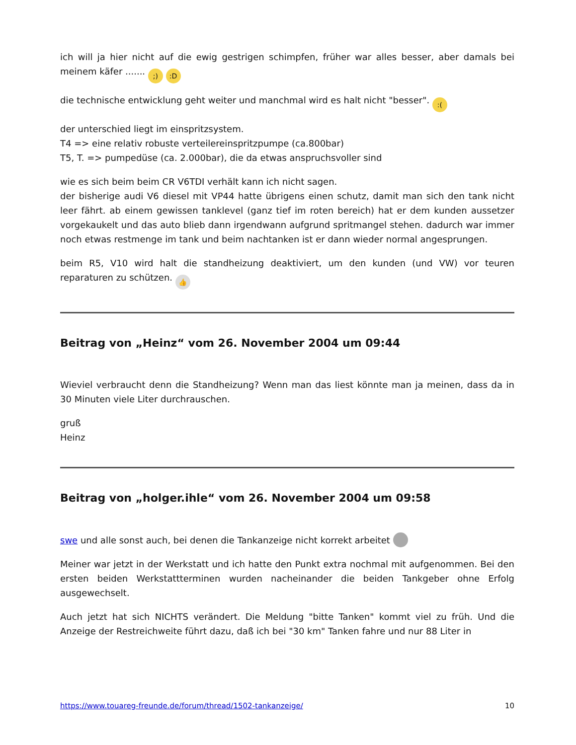ich will ja hier nicht auf die ewig gestrigen schimpfen, früher war alles besser, aber damals bei meinem käfer ....... ;) :D
die technische entwicklung geht weiter und manchmal wird es halt nicht "besser". :(
der unterschied liegt im einspritzsystem.
T4 => eine relativ robuste verteilereinspritzpumpe (ca.800bar)
T5, T. => pumpedüse (ca. 2.000bar), die da etwas anspruchsvoller sind
wie es sich beim beim CR V6TDI verhält kann ich nicht sagen.
der bisherige audi V6 diesel mit VP44 hatte übrigens einen schutz, damit man sich den tank nicht leer fährt. ab einem gewissen tanklevel (ganz tief im roten bereich) hat er dem kunden aussetzer vorgekaukelt und das auto blieb dann irgendwann aufgrund spritmangel stehen. dadurch war immer noch etwas restmenge im tank und beim nachtanken ist er dann wieder normal angesprungen.
beim R5, V10 wird halt die standheizung deaktiviert, um den kunden (und VW) vor teuren reparaturen zu schützen. 👍
Beitrag von „Heinz“ vom 26. November 2004 um 09:44
Wieviel verbraucht denn die Standheizung? Wenn man das liest könnte man ja meinen, dass da in 30 Minuten viele Liter durchrauschen.
gruß
Heinz
Beitrag von „holger.ihle“ vom 26. November 2004 um 09:58
swe und alle sonst auch, bei denen die Tankanzeige nicht korrekt arbeitet
Meiner war jetzt in der Werkstatt und ich hatte den Punkt extra nochmal mit aufgenommen. Bei den ersten beiden Werkstattterminen wurden nacheinander die beiden Tankgeber ohne Erfolg ausgewechselt.
Auch jetzt hat sich NICHTS verändert. Die Meldung "bitte Tanken" kommt viel zu früh. Und die Anzeige der Restreichweite führt dazu, daß ich bei "30 km" Tanken fahre und nur 88 Liter in
https://www.touareg-freunde.de/forum/thread/1502-tankanzeige/ 10